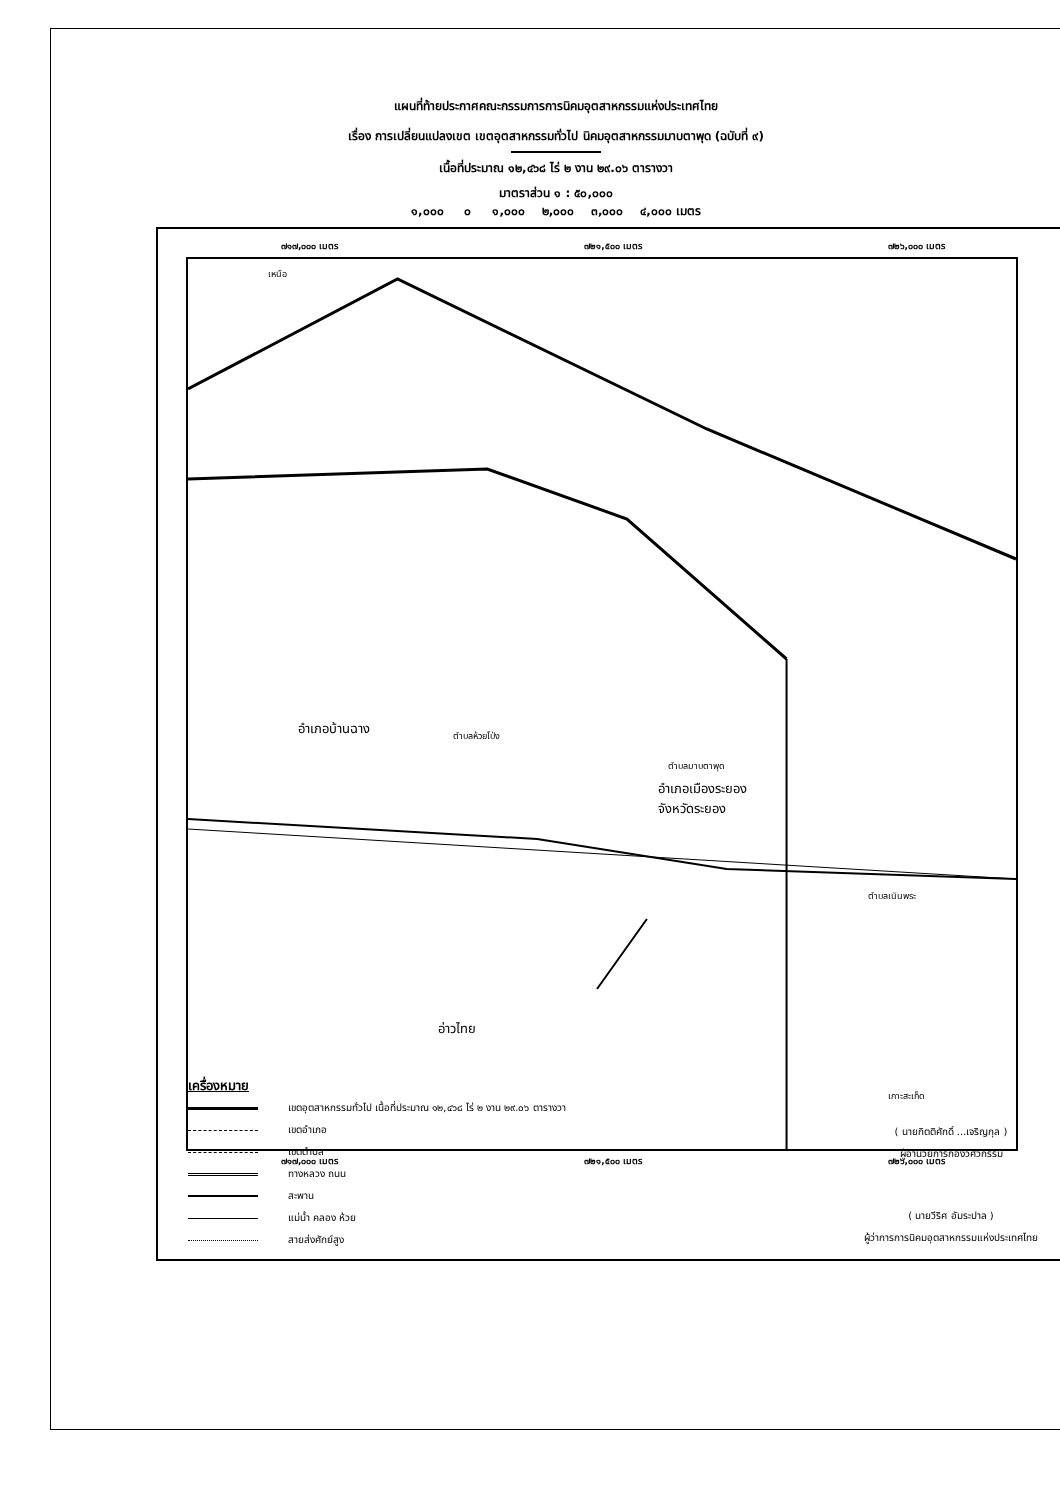แผนที่ท้ายประกาศคณะกรรมการการนิคมอุตสาหกรรมแห่งประเทศไทย
เรื่อง การเปลี่ยนแปลงเขต เขตอุตสาหกรรมทั่วไป นิคมอุตสาหกรรมมาบตาพุด (ฉบับที่ ๙)
เนื้อที่ประมาณ ๑๒,๔๖๘ ไร่ ๒ งาน ๒๙.๐๖ ตารางวา
มาตราส่วน ๑ : ๕๐,๐๐๐
๑,๐๐๐ ๐ ๑,๐๐๐ ๒,๐๐๐ ๓,๐๐๐ ๔,๐๐๐ เมตร
๗๑๗,๐๐๐ เมตร ๗๒๑,๕๐๐ เมตร ๗๒๖,๐๐๐ เมตร
เหนือ
อำเภอบ้านฉาง ตำบลห้วยโป่ง
ตำบลมาบตาพุด
อำเภอเมืองระยอง
จังหวัดระยอง
ตำบลเนินพระ
อ่าวไทย
เกาะสะเก็ด
๗๑๗,๐๐๐ เมตร ๗๒๑,๕๐๐ เมตร ๗๒๖,๐๐๐ เมตร
เครื่องหมาย
เขตอุตสาหกรรมทั่วไป เนื้อที่ประมาณ ๑๒,๔๖๘ ไร่ ๒ งาน ๒๙.๐๖ ตารางวา
เขตอำเภอ
เขตตำบล
ทางหลวง ถนน
สะพาน
แม่น้ำ คลอง ห้วย
สายส่งศักย์สูง
( นายกิตติศักดิ์ ...เจริญกุล )
ผู้อำนวยการกองวิศวกรรม
( นายวีริศ อัมระปาล )
ผู้ว่าการการนิคมอุตสาหกรรมแห่งประเทศไทย